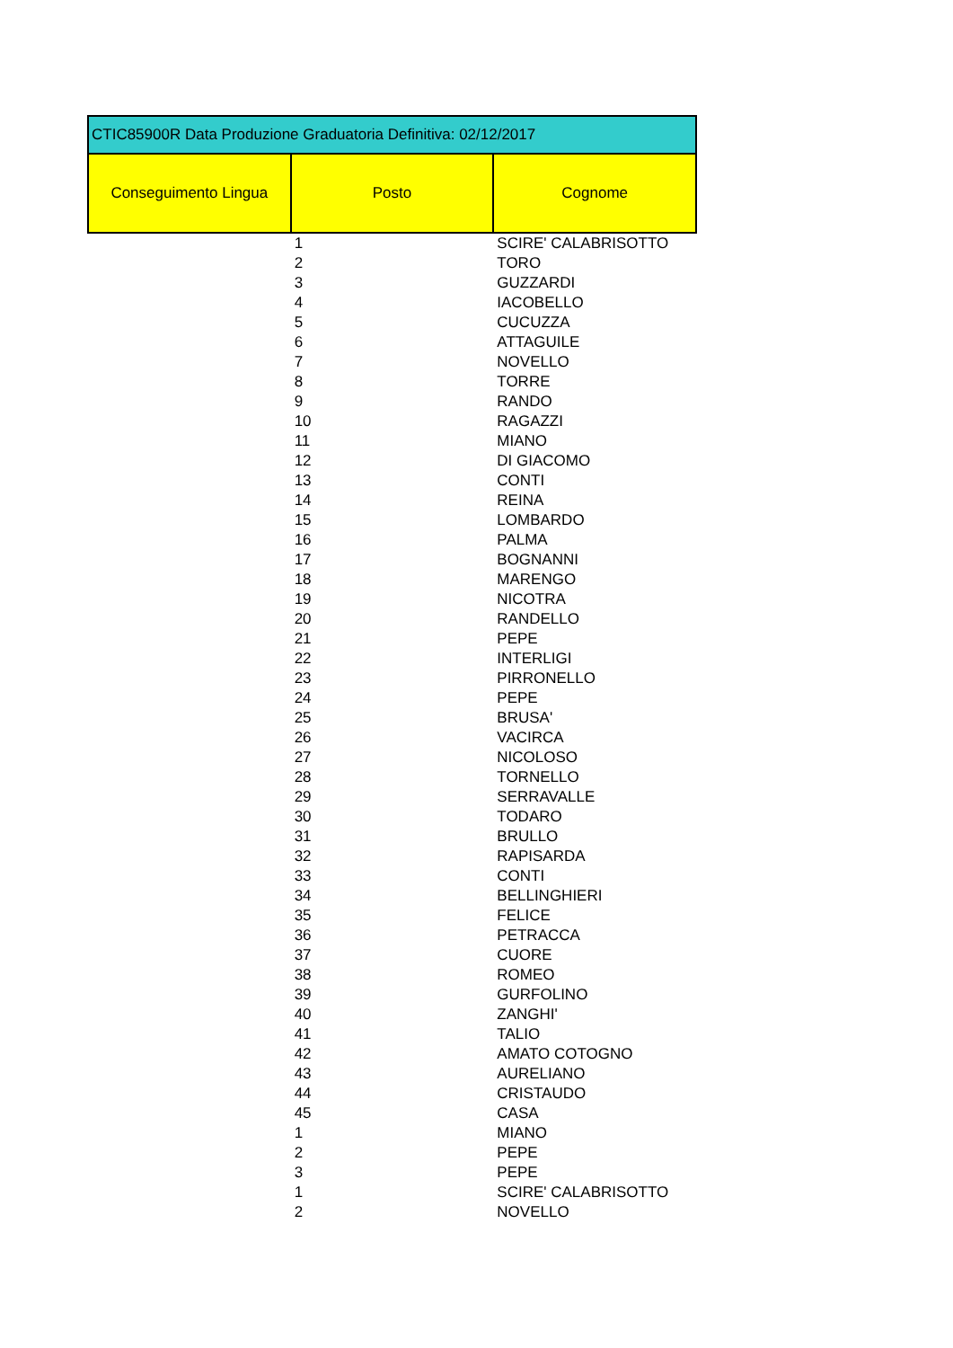| CTIC85900R Data Produzione Graduatoria Definitiva: 02/12/2017 | | |
| Conseguimento Lingua | Posto | Cognome |
| | 1 | SCIRE' CALABRISOTTO |
| | 2 | TORO |
| | 3 | GUZZARDI |
| | 4 | IACOBELLO |
| | 5 | CUCUZZA |
| | 6 | ATTAGUILE |
| | 7 | NOVELLO |
| | 8 | TORRE |
| | 9 | RANDO |
| | 10 | RAGAZZI |
| | 11 | MIANO |
| | 12 | DI GIACOMO |
| | 13 | CONTI |
| | 14 | REINA |
| | 15 | LOMBARDO |
| | 16 | PALMA |
| | 17 | BOGNANNI |
| | 18 | MARENGO |
| | 19 | NICOTRA |
| | 20 | RANDELLO |
| | 21 | PEPE |
| | 22 | INTERLIGI |
| | 23 | PIRRONELLO |
| | 24 | PEPE |
| | 25 | BRUSA' |
| | 26 | VACIRCA |
| | 27 | NICOLOSO |
| | 28 | TORNELLO |
| | 29 | SERRAVALLE |
| | 30 | TODARO |
| | 31 | BRULLO |
| | 32 | RAPISARDA |
| | 33 | CONTI |
| | 34 | BELLINGHIERI |
| | 35 | FELICE |
| | 36 | PETRACCA |
| | 37 | CUORE |
| | 38 | ROMEO |
| | 39 | GURFOLINO |
| | 40 | ZANGHI' |
| | 41 | TALIO |
| | 42 | AMATO COTOGNO |
| | 43 | AURELIANO |
| | 44 | CRISTAUDO |
| | 45 | CASA |
| | 1 | MIANO |
| | 2 | PEPE |
| | 3 | PEPE |
| | 1 | SCIRE' CALABRISOTTO |
| | 2 | NOVELLO |